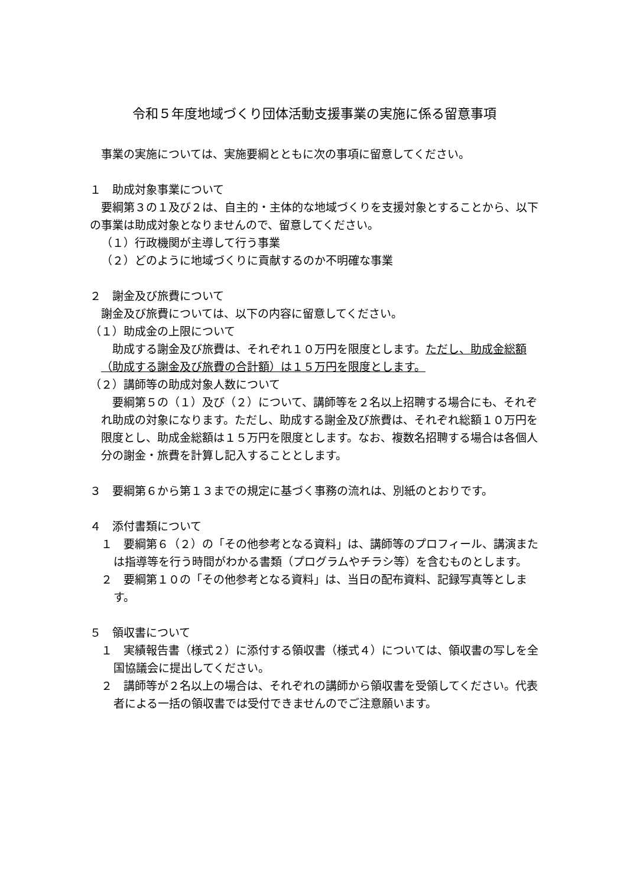令和５年度地域づくり団体活動支援事業の実施に係る留意事項
事業の実施については、実施要綱とともに次の事項に留意してください。
１　助成対象事業について
　要綱第３の１及び２は、自主的・主体的な地域づくりを支援対象とすることから、以下の事業は助成対象となりませんので、留意してください。
（１）行政機関が主導して行う事業
（２）どのように地域づくりに貢献するのか不明確な事業
２　謝金及び旅費について
謝金及び旅費については、以下の内容に留意してください。
（１）助成金の上限について
　助成する謝金及び旅費は、それぞれ１０万円を限度とします。ただし、助成金総額（助成する謝金及び旅費の合計額）は１５万円を限度とします。
（２）講師等の助成対象人数について
　要綱第５の（１）及び（２）について、講師等を２名以上招聘する場合にも、それぞれ助成の対象になります。ただし、助成する謝金及び旅費は、それぞれ総額１０万円を限度とし、助成金総額は１５万円を限度とします。なお、複数名招聘する場合は各個人分の謝金・旅費を計算し記入することとします。
３　要綱第６から第１３までの規定に基づく事務の流れは、別紙のとおりです。
４　添付書類について
１　要綱第６（２）の「その他参考となる資料」は、講師等のプロフィール、講演または指導等を行う時間がわかる書類（プログラムやチラシ等）を含むものとします。
２　要綱第１０の「その他参考となる資料」は、当日の配布資料、記録写真等とします。
５　領収書について
１　実績報告書（様式２）に添付する領収書（様式４）については、領収書の写しを全国協議会に提出してください。
２　講師等が２名以上の場合は、それぞれの講師から領収書を受領してください。代表者による一括の領収書では受付できませんのでご注意願います。